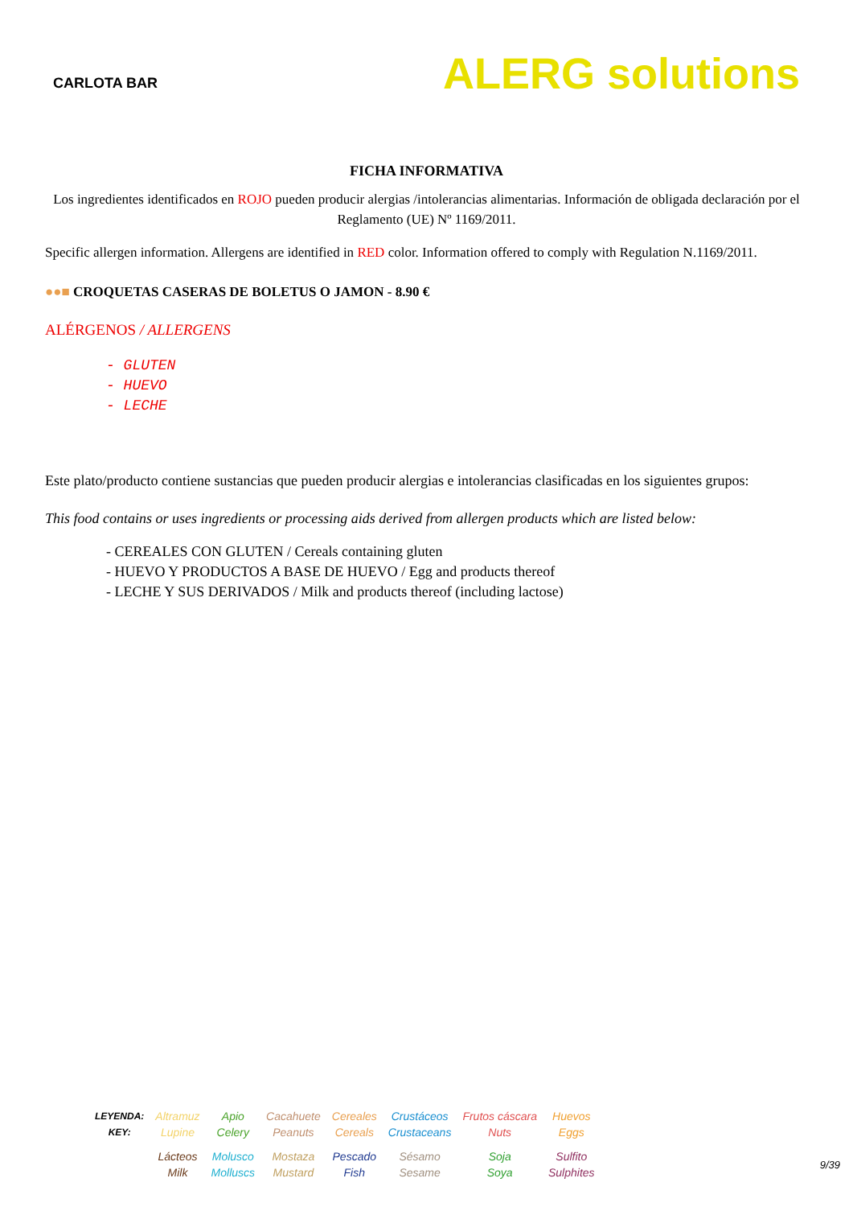CARLOTA BAR
ALERG solutions
FICHA INFORMATIVA
Los ingredientes identificados en ROJO pueden producir alergias /intolerancias alimentarias. Información de obligada declaración por el Reglamento (UE) Nº 1169/2011.
Specific allergen information. Allergens are identified in RED color. Information offered to comply with Regulation N.1169/2011.
●●■ CROQUETAS CASERAS DE BOLETUS O JAMON - 8.90 €
ALÉRGENOS / ALLERGENS
- GLUTEN
- HUEVO
- LECHE
Este plato/producto contiene sustancias que pueden producir alergias e intolerancias clasificadas en los siguientes grupos:
This food contains or uses ingredients or processing aids derived from allergen products which are listed below:
- CEREALES CON GLUTEN / Cereals containing gluten
- HUEVO Y PRODUCTOS A BASE DE HUEVO / Egg and products thereof
- LECHE Y SUS DERIVADOS / Milk and products thereof (including lactose)
| LEYENDA: KEY: | Altramuz Lupine | Apio Celery | Cacahuete Peanuts | Cereales Cereals | Crustáceos Crustaceans | Frutos cáscara Nuts | Huevos Eggs |
| | Lácteos Milk | Molusco Molluscs | Mostaza Mustard | Pescado Fish | Sésamo Sesame | Soja Soya | Sulfito Sulphites |
9/39